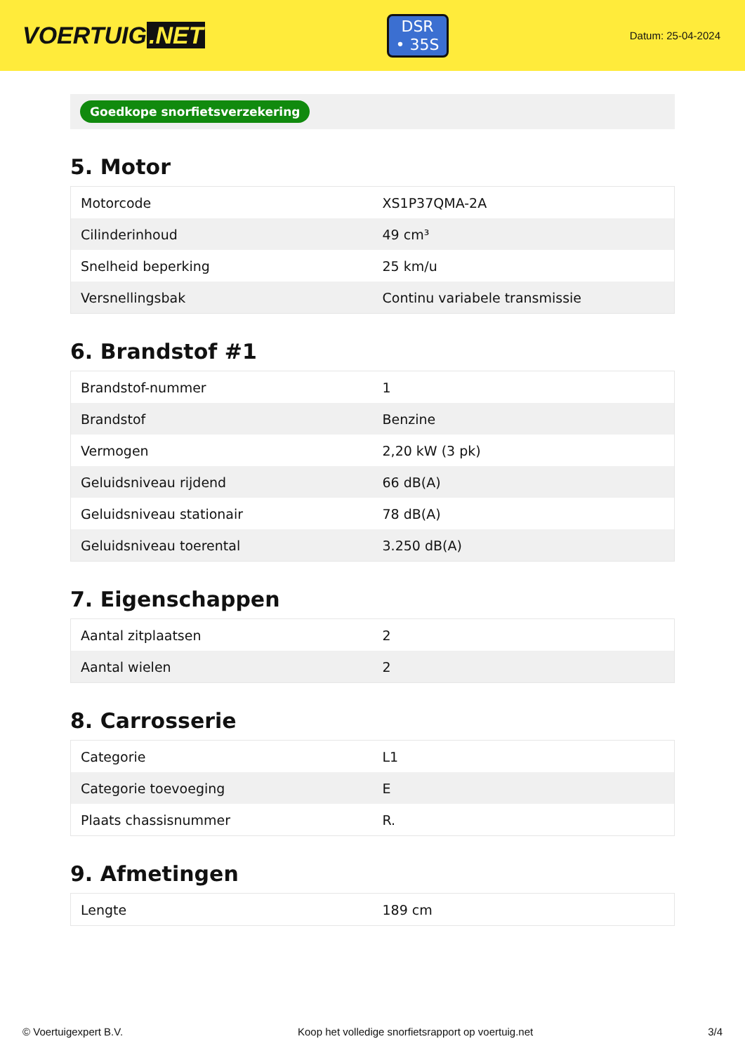VOERTUIG.NET
DSR
• 35S
Datum: 25-04-2024
Goedkope snorfietsverzekering
5. Motor
| Motorcode | XS1P37QMA-2A |
| Cilinderinhoud | 49 cm³ |
| Snelheid beperking | 25 km/u |
| Versnellingsbak | Continu variabele transmissie |
6. Brandstof #1
| Brandstof-nummer | 1 |
| Brandstof | Benzine |
| Vermogen | 2,20 kW (3 pk) |
| Geluidsniveau rijdend | 66 dB(A) |
| Geluidsniveau stationair | 78 dB(A) |
| Geluidsniveau toerental | 3.250 dB(A) |
7. Eigenschappen
| Aantal zitplaatsen | 2 |
| Aantal wielen | 2 |
8. Carrosserie
| Categorie | L1 |
| Categorie toevoeging | E |
| Plaats chassisnummer | R. |
9. Afmetingen
| Lengte | 189 cm |
© Voertuigexpert B.V. Koop het volledige snorfietsrapport op voertuig.net 3/4